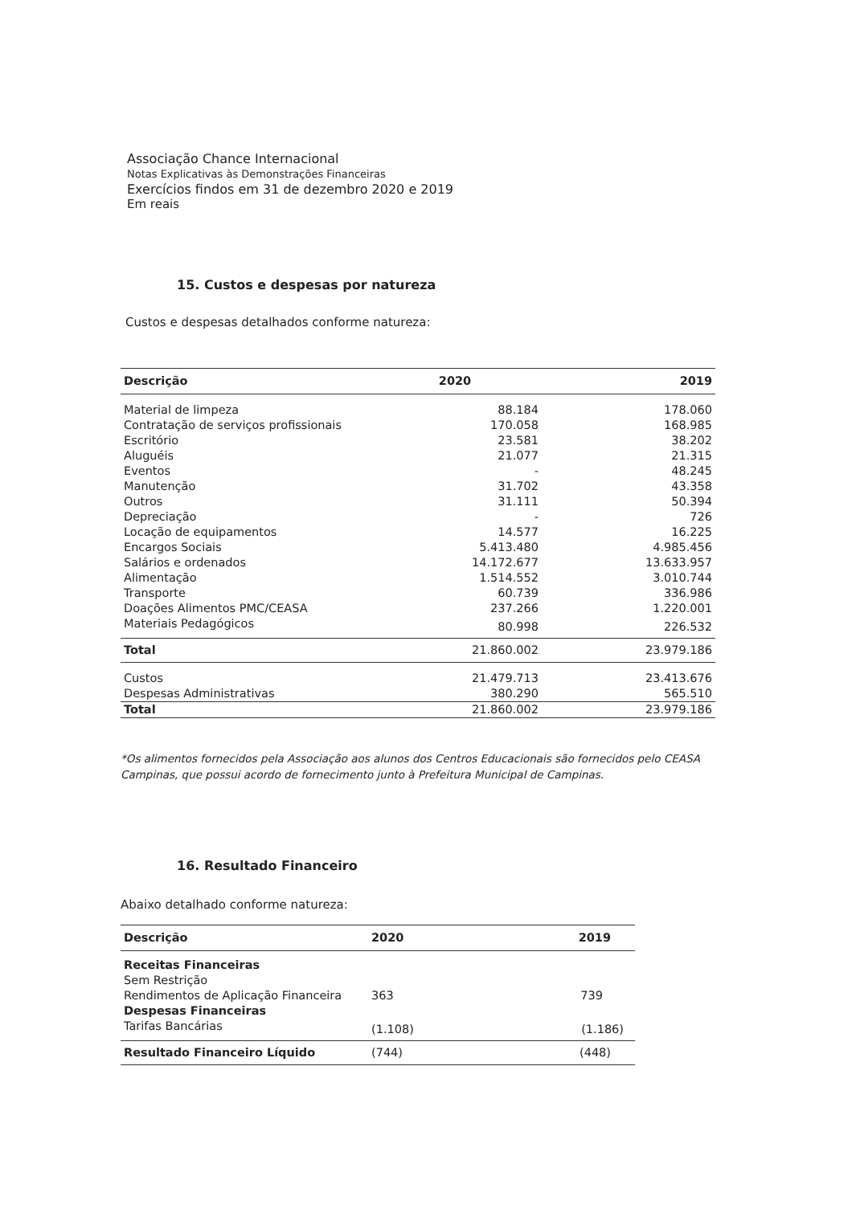Associação Chance Internacional
Notas Explicativas às Demonstrações Financeiras
Exercícios findos em 31 de dezembro 2020 e 2019
Em reais
15. Custos e despesas por natureza
Custos e despesas detalhados conforme natureza:
| Descrição | 2020 | 2019 |
| --- | --- | --- |
| Material de limpeza | 88.184 | 178.060 |
| Contratação de serviços profissionais | 170.058 | 168.985 |
| Escritório | 23.581 | 38.202 |
| Aluguéis | 21.077 | 21.315 |
| Eventos | - | 48.245 |
| Manutenção | 31.702 | 43.358 |
| Outros | 31.111 | 50.394 |
| Depreciação | - | 726 |
| Locação de equipamentos | 14.577 | 16.225 |
| Encargos Sociais | 5.413.480 | 4.985.456 |
| Salários e ordenados | 14.172.677 | 13.633.957 |
| Alimentação | 1.514.552 | 3.010.744 |
| Transporte | 60.739 | 336.986 |
| Doações Alimentos PMC/CEASA | 237.266 | 1.220.001 |
| Materiais Pedagógicos | 80.998 | 226.532 |
| Total | 21.860.002 | 23.979.186 |
| Custos | 21.479.713 | 23.413.676 |
| Despesas Administrativas | 380.290 | 565.510 |
| Total | 21.860.002 | 23.979.186 |
*Os alimentos fornecidos pela Associação aos alunos dos Centros Educacionais são fornecidos pelo CEASA Campinas, que possui acordo de fornecimento junto à Prefeitura Municipal de Campinas.
16. Resultado Financeiro
Abaixo detalhado conforme natureza:
| Descrição | 2020 | 2019 |
| --- | --- | --- |
| Receitas Financeiras | | |
| Sem Restrição | | |
| Rendimentos de Aplicação Financeira | 363 | 739 |
| Despesas Financeiras | | |
| Tarifas Bancárias | (1.108) | (1.186) |
| Resultado Financeiro Líquido | (744) | (448) |